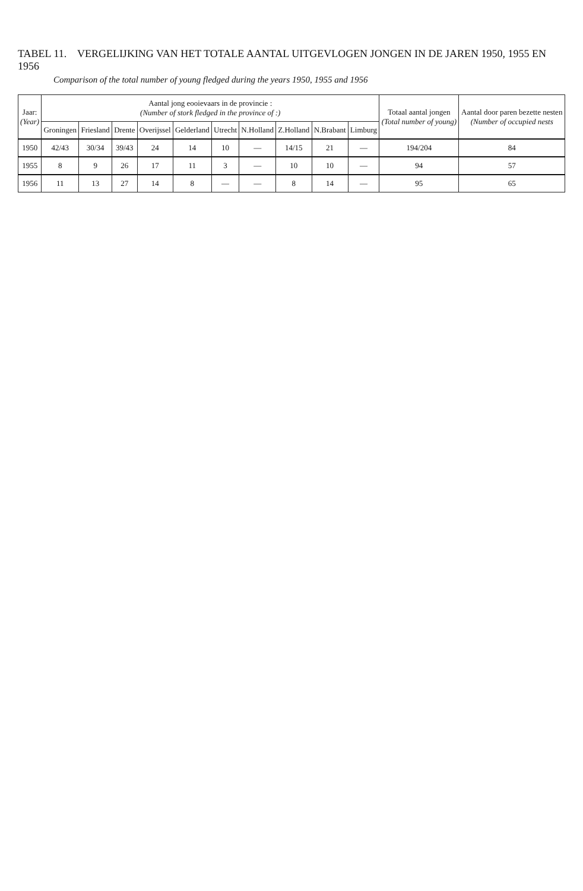TABEL 11. VERGELIJKING VAN HET TOTALE AANTAL UITGEVLOGEN JONGEN IN DE JAREN 1950, 1955 EN 1956
Comparison of the total number of young fledged during the years 1950, 1955 and 1956
| Jaar: (Year) | Aantal jong eooievaars in de provincie : (Number of stork fledged in the province of :) | | | | | | | | | | Totaal aantal jongen (Total number of young) | Aantal door paren bezette nesten (Number of occupied nests |
| --- | --- | --- | --- | --- | --- | --- | --- | --- | --- | --- | --- | --- |
| | Groningen | Friesland | Drente | Overijssel | Gelderland | Utrecht | N.Holland | Z.Holland | N.Brabant | Limburg | | |
| 1950 | 42/43 | 30/34 | 39/43 | 24 | 14 | 10 | — | 14/15 | 21 | — | 194/204 | 84 |
| 1955 | 8 | 9 | 26 | 17 | 11 | 3 | — | 10 | 10 | — | 94 | 57 |
| 1956 | 11 | 13 | 27 | 14 | 8 | — | — | 8 | 14 | — | 95 | 65 |